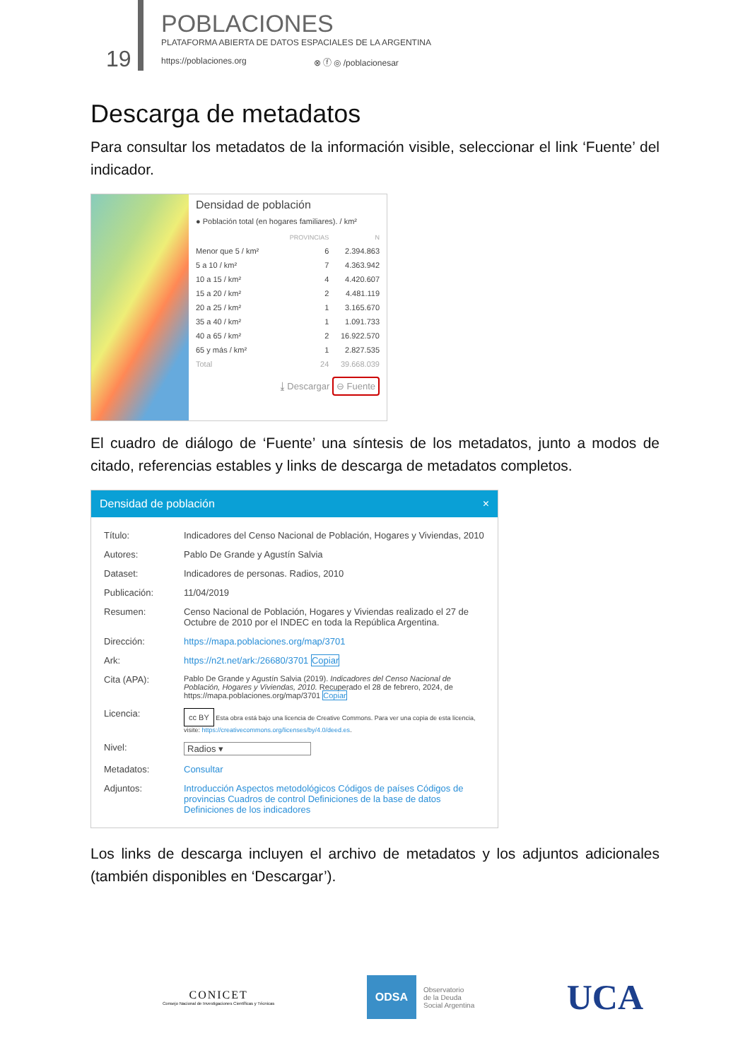19
POBLACIONES
PLATAFORMA ABIERTA DE DATOS ESPACIALES DE LA ARGENTINA
https://poblaciones.org ⊗ ⓕ ◎ /poblacionesar
Descarga de metadatos
Para consultar los metadatos de la información visible, seleccionar el link ‘Fuente’ del indicador.
Densidad de población
● Población total (en hogares familiares). / km²
| | PROVINCIAS | N |
| Menor que 5 / km² | 6 | 2.394.863 |
| 5 a 10 / km² | 7 | 4.363.942 |
| 10 a 15 / km² | 4 | 4.420.607 |
| 15 a 20 / km² | 2 | 4.481.119 |
| 20 a 25 / km² | 1 | 3.165.670 |
| 35 a 40 / km² | 1 | 1.091.733 |
| 40 a 65 / km² | 2 | 16.922.570 |
| 65 y más / km² | 1 | 2.827.535 |
| Total | 24 | 39.668.039 |
⤓ Descargar ⊖ Fuente
El cuadro de diálogo de ‘Fuente’ una síntesis de los metadatos, junto a modos de citado, referencias estables y links de descarga de metadatos completos.
Densidad de población ×
| Título: | Indicadores del Censo Nacional de Población, Hogares y Viviendas, 2010 |
| Autores: | Pablo De Grande y Agustín Salvia |
| Dataset: | Indicadores de personas. Radios, 2010 |
| Publicación: | 11/04/2019 |
| Resumen: | Censo Nacional de Población, Hogares y Viviendas realizado el 27 de Octubre de 2010 por el INDEC en toda la República Argentina. |
| Dirección: | https://mapa.poblaciones.org/map/3701 |
| Ark: | https://n2t.net/ark:/26680/3701 Copiar |
| Cita (APA): | Pablo De Grande y Agustín Salvia (2019). Indicadores del Censo Nacional de Población, Hogares y Viviendas, 2010. Recuperado el 28 de febrero, 2024, de https://mapa.poblaciones.org/map/3701 Copiar |
| Licencia: | cc BY Esta obra está bajo una licencia de Creative Commons. Para ver una copia de esta licencia, visite: https://creativecommons.org/licenses/by/4.0/deed.es . |
| Nivel: | Radios ▾ |
| Metadatos: | Consultar |
| Adjuntos: | Introducción Aspectos metodológicos Códigos de países Códigos de provincias Cuadros de control Definiciones de la base de datos Definiciones de los indicadores |
Los links de descarga incluyen el archivo de metadatos y los adjuntos adicionales (también disponibles en ‘Descargar’).
CONICET
Consejo Nacional de Investigaciones Científicas y Técnicas
ODSA
Observatorio
de la Deuda
Social Argentina
UCA